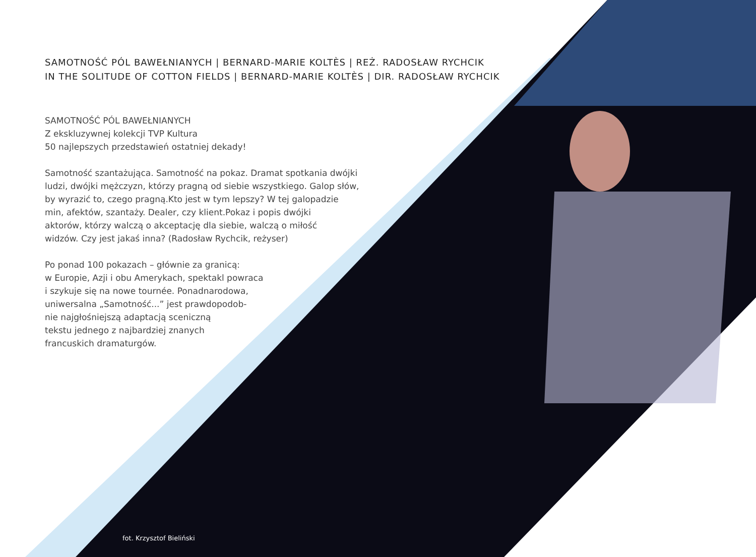SAMOTNOŚĆ PÓL BAWEŁNIANYCH | BERNARD-MARIE KOLTÈS | REŻ. RADOSŁAW RYCHCIK
IN THE SOLITUDE OF COTTON FIELDS | BERNARD-MARIE KOLTÈS | DIR. RADOSŁAW RYCHCIK
SAMOTNOŚĆ PÓL BAWEŁNIANYCH
Z ekskluzywnej kolekcji TVP Kultura
50 najlepszych przedstawień ostatniej dekady!
Samotność szantażująca. Samotność na pokaz. Dramat spotkania dwójki
ludzi, dwójki mężczyzn, którzy pragną od siebie wszystkiego. Galop słów,
by wyrazić to, czego pragną.Kto jest w tym lepszy? W tej galopadzie
min, afektów, szantaży. Dealer, czy klient.Pokaz i popis dwójki
aktorów, którzy walczą o akceptację dla siebie, walczą o miłość
widzów. Czy jest jakaś inna? (Radosław Rychcik, reżyser)
Po ponad 100 pokazach – głównie za granicą:
w Europie, Azji i obu Amerykach, spektakl powraca
i szykuje się na nowe tournée. Ponadnarodowa,
uniwersalna „Samotność...” jest prawdopodob-
nie najgłośniejszą adaptacją sceniczną
tekstu jednego z najbardziej znanych
francuskich dramaturgów.
fot. Krzysztof Bieliński